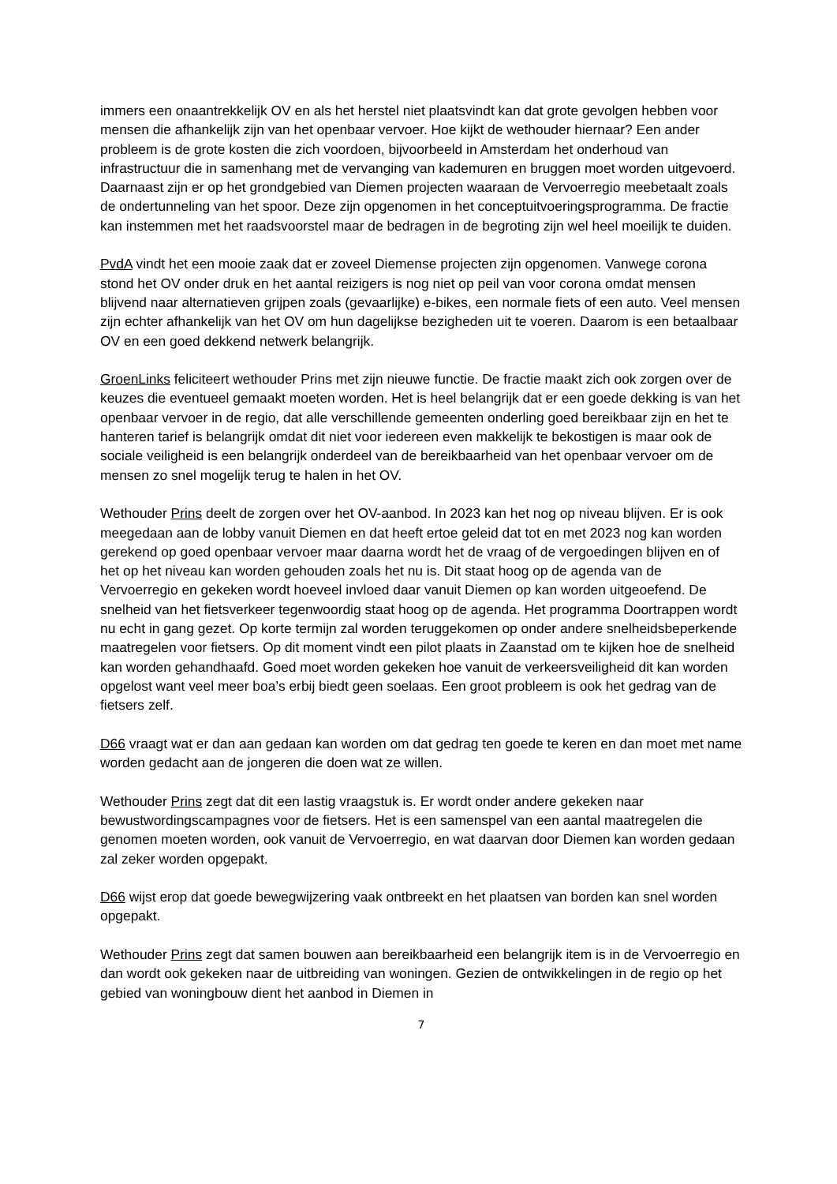immers een onaantrekkelijk OV en als het herstel niet plaatsvindt kan dat grote gevolgen hebben voor mensen die afhankelijk zijn van het openbaar vervoer. Hoe kijkt de wethouder hiernaar? Een ander probleem is de grote kosten die zich voordoen, bijvoorbeeld in Amsterdam het onderhoud van infrastructuur die in samenhang met de vervanging van kademuren en bruggen moet worden uitgevoerd. Daarnaast zijn er op het grondgebied van Diemen projecten waaraan de Vervoerregio meebetaalt zoals de ondertunneling van het spoor. Deze zijn opgenomen in het conceptuitvoeringsprogramma. De fractie kan instemmen met het raadsvoorstel maar de bedragen in de begroting zijn wel heel moeilijk te duiden.
PvdA vindt het een mooie zaak dat er zoveel Diemense projecten zijn opgenomen. Vanwege corona stond het OV onder druk en het aantal reizigers is nog niet op peil van voor corona omdat mensen blijvend naar alternatieven grijpen zoals (gevaarlijke) e-bikes, een normale fiets of een auto. Veel mensen zijn echter afhankelijk van het OV om hun dagelijkse bezigheden uit te voeren. Daarom is een betaalbaar OV en een goed dekkend netwerk belangrijk.
GroenLinks feliciteert wethouder Prins met zijn nieuwe functie. De fractie maakt zich ook zorgen over de keuzes die eventueel gemaakt moeten worden. Het is heel belangrijk dat er een goede dekking is van het openbaar vervoer in de regio, dat alle verschillende gemeenten onderling goed bereikbaar zijn en het te hanteren tarief is belangrijk omdat dit niet voor iedereen even makkelijk te bekostigen is maar ook de sociale veiligheid is een belangrijk onderdeel van de bereikbaarheid van het openbaar vervoer om de mensen zo snel mogelijk terug te halen in het OV.
Wethouder Prins deelt de zorgen over het OV-aanbod. In 2023 kan het nog op niveau blijven. Er is ook meegedaan aan de lobby vanuit Diemen en dat heeft ertoe geleid dat tot en met 2023 nog kan worden gerekend op goed openbaar vervoer maar daarna wordt het de vraag of de vergoedingen blijven en of het op het niveau kan worden gehouden zoals het nu is. Dit staat hoog op de agenda van de Vervoerregio en gekeken wordt hoeveel invloed daar vanuit Diemen op kan worden uitgeoefend. De snelheid van het fietsverkeer tegenwoordig staat hoog op de agenda. Het programma Doortrappen wordt nu echt in gang gezet. Op korte termijn zal worden teruggekomen op onder andere snelheidsbeperkende maatregelen voor fietsers. Op dit moment vindt een pilot plaats in Zaanstad om te kijken hoe de snelheid kan worden gehandhaafd. Goed moet worden gekeken hoe vanuit de verkeersveiligheid dit kan worden opgelost want veel meer boa’s erbij biedt geen soelaas. Een groot probleem is ook het gedrag van de fietsers zelf.
D66 vraagt wat er dan aan gedaan kan worden om dat gedrag ten goede te keren en dan moet met name worden gedacht aan de jongeren die doen wat ze willen.
Wethouder Prins zegt dat dit een lastig vraagstuk is. Er wordt onder andere gekeken naar bewustwordingscampagnes voor de fietsers. Het is een samenspel van een aantal maatregelen die genomen moeten worden, ook vanuit de Vervoerregio, en wat daarvan door Diemen kan worden gedaan zal zeker worden opgepakt.
D66 wijst erop dat goede bewegwijzering vaak ontbreekt en het plaatsen van borden kan snel worden opgepakt.
Wethouder Prins zegt dat samen bouwen aan bereikbaarheid een belangrijk item is in de Vervoerregio en dan wordt ook gekeken naar de uitbreiding van woningen. Gezien de ontwikkelingen in de regio op het gebied van woningbouw dient het aanbod in Diemen in
7